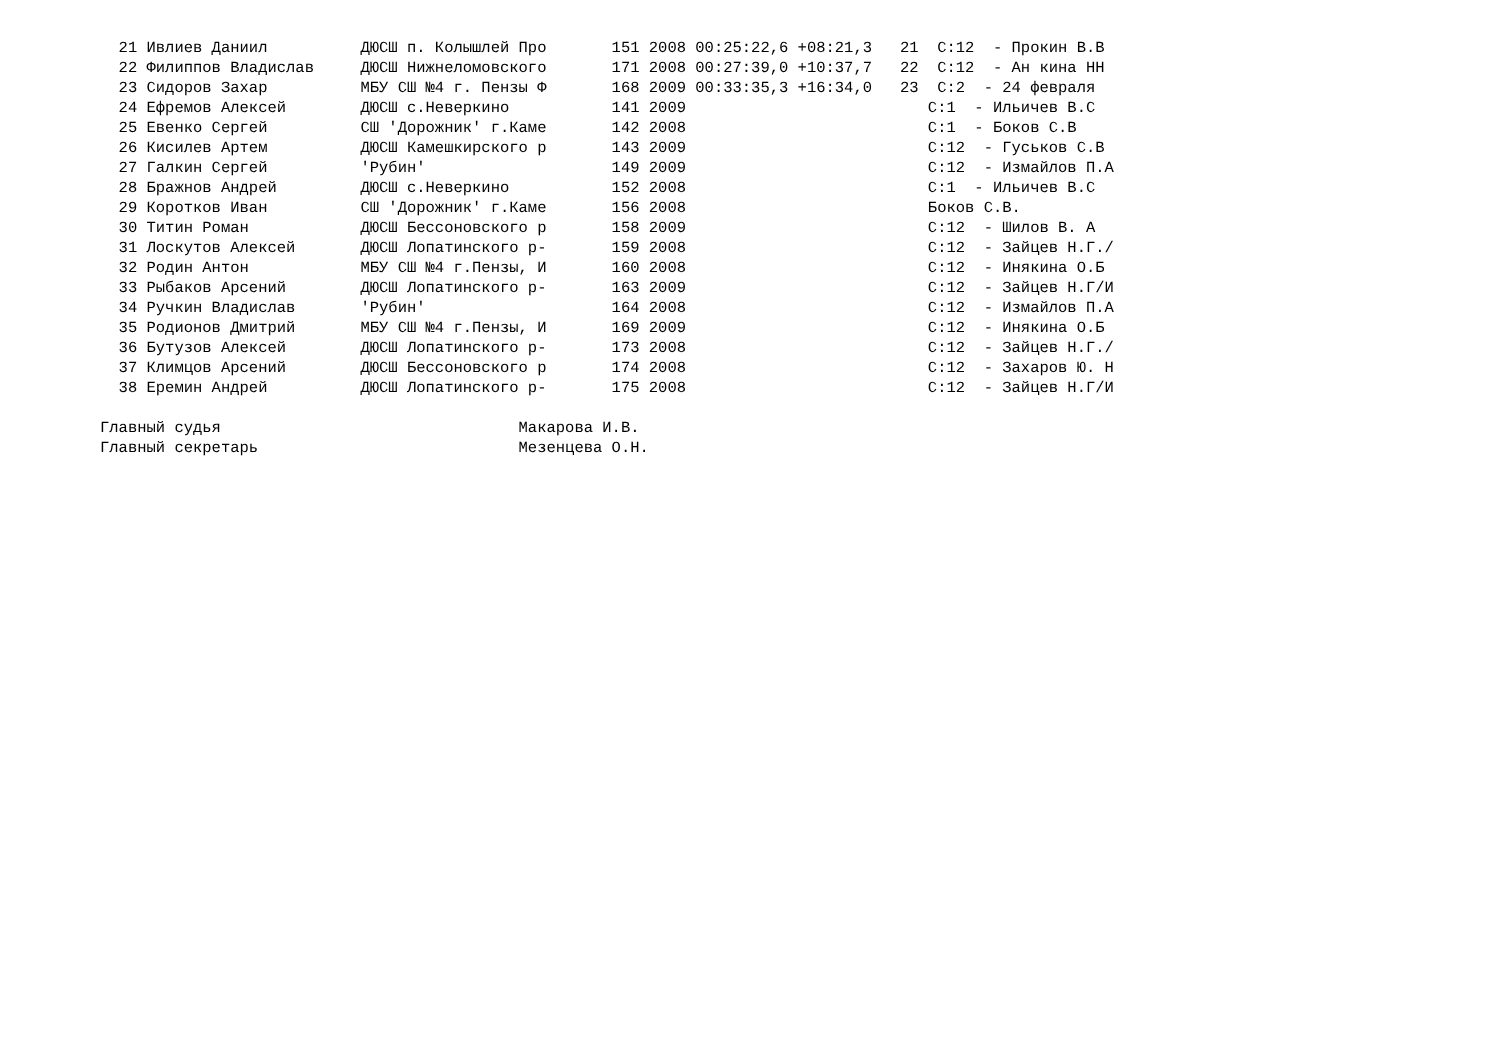21 Ивлиев Даниил          ДЮСШ п. Колышлей Про       151 2008 00:25:22,6 +08:21,3   21  С:12  - Прокин В.В
  22 Филиппов Владислав     ДЮСШ Нижнеломовского       171 2008 00:27:39,0 +10:37,7   22  С:12  - Ан кина НН
  23 Сидоров Захар          МБУ СШ №4 г. Пензы Ф       168 2009 00:33:35,3 +16:34,0   23  С:2  - 24 февраля
  24 Ефремов Алексей        ДЮСШ с.Неверкино           141 2009                          С:1  - Ильичев В.С
  25 Евенко Сергей          СШ 'Дорожник' г.Каме       142 2008                          С:1  - Боков С.В
  26 Кисилев Артем          ДЮСШ Камешкирского р       143 2009                          С:12  - Гуськов С.В
  27 Галкин Сергей          'Рубин'                    149 2009                          С:12  - Измайлов П.А
  28 Бражнов Андрей         ДЮСШ с.Неверкино           152 2008                          С:1  - Ильичев В.С
  29 Коротков Иван          СШ 'Дорожник' г.Каме       156 2008                          Боков С.В.
  30 Титин Роман            ДЮСШ Бессоновского р       158 2009                          С:12  - Шилов В. А
  31 Лоскутов Алексей       ДЮСШ Лопатинского р-       159 2008                          С:12  - Зайцев Н.Г./
  32 Родин Антон            МБУ СШ №4 г.Пензы, И       160 2008                          С:12  - Инякина О.Б
  33 Рыбаков Арсений        ДЮСШ Лопатинского р-       163 2009                          С:12  - Зайцев Н.Г/И
  34 Ручкин Владислав       'Рубин'                    164 2008                          С:12  - Измайлов П.А
  35 Родионов Дмитрий       МБУ СШ №4 г.Пензы, И       169 2009                          С:12  - Инякина О.Б
  36 Бутузов Алексей        ДЮСШ Лопатинского р-       173 2008                          С:12  - Зайцев Н.Г./
  37 Климцов Арсений        ДЮСШ Бессоновского р       174 2008                          С:12  - Захаров Ю. Н
  38 Еремин Андрей          ДЮСШ Лопатинского р-       175 2008                          С:12  - Зайцев Н.Г/И

Главный судья                                Макарова И.В.
Главный секретарь                            Мезенцева О.Н.